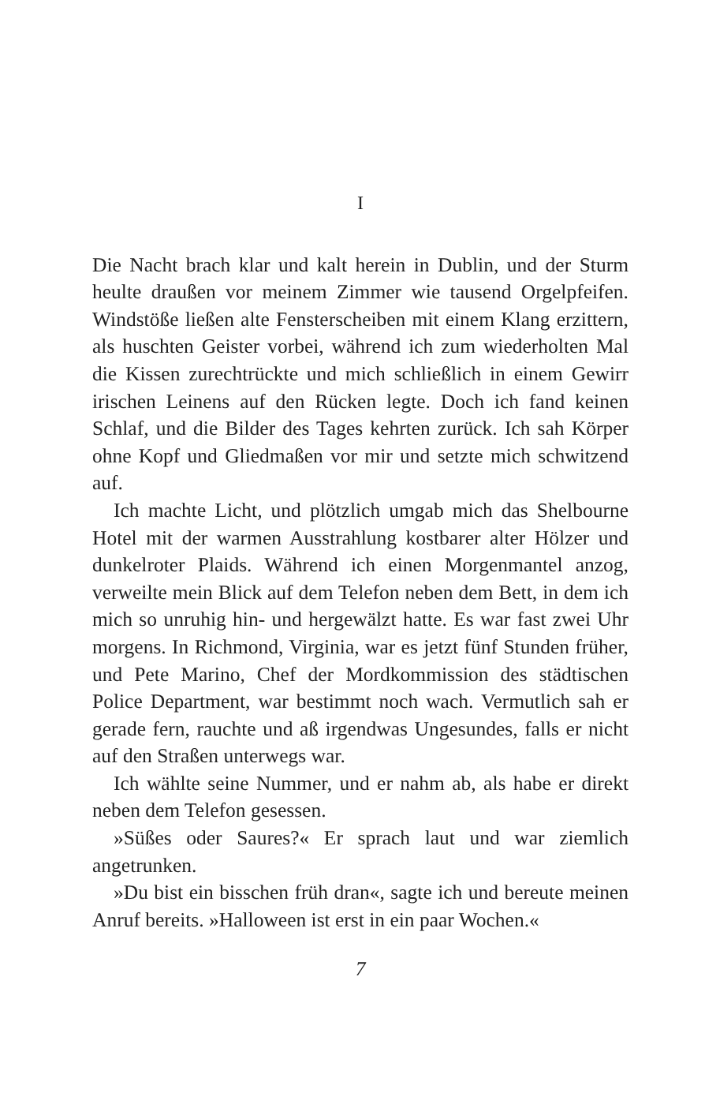I
Die Nacht brach klar und kalt herein in Dublin, und der Sturm heulte draußen vor meinem Zimmer wie tausend Orgelpfeifen. Windstöße ließen alte Fensterscheiben mit einem Klang erzittern, als huschten Geister vorbei, während ich zum wiederholten Mal die Kissen zurechtrückte und mich schließlich in einem Gewirr irischen Leinens auf den Rücken legte. Doch ich fand keinen Schlaf, und die Bilder des Tages kehrten zurück. Ich sah Körper ohne Kopf und Gliedmaßen vor mir und setzte mich schwitzend auf.
Ich machte Licht, und plötzlich umgab mich das Shelbourne Hotel mit der warmen Ausstrahlung kostbarer alter Hölzer und dunkelroter Plaids. Während ich einen Morgenmantel anzog, verweilte mein Blick auf dem Telefon neben dem Bett, in dem ich mich so unruhig hin- und hergewälzt hatte. Es war fast zwei Uhr morgens. In Richmond, Virginia, war es jetzt fünf Stunden früher, und Pete Marino, Chef der Mordkommission des städtischen Police Department, war bestimmt noch wach. Vermutlich sah er gerade fern, rauchte und aß irgendwas Ungesundes, falls er nicht auf den Straßen unterwegs war.
Ich wählte seine Nummer, und er nahm ab, als habe er direkt neben dem Telefon gesessen.
»Süßes oder Saures?« Er sprach laut und war ziemlich angetrunken.
»Du bist ein bisschen früh dran«, sagte ich und bereute meinen Anruf bereits. »Halloween ist erst in ein paar Wochen.«
7